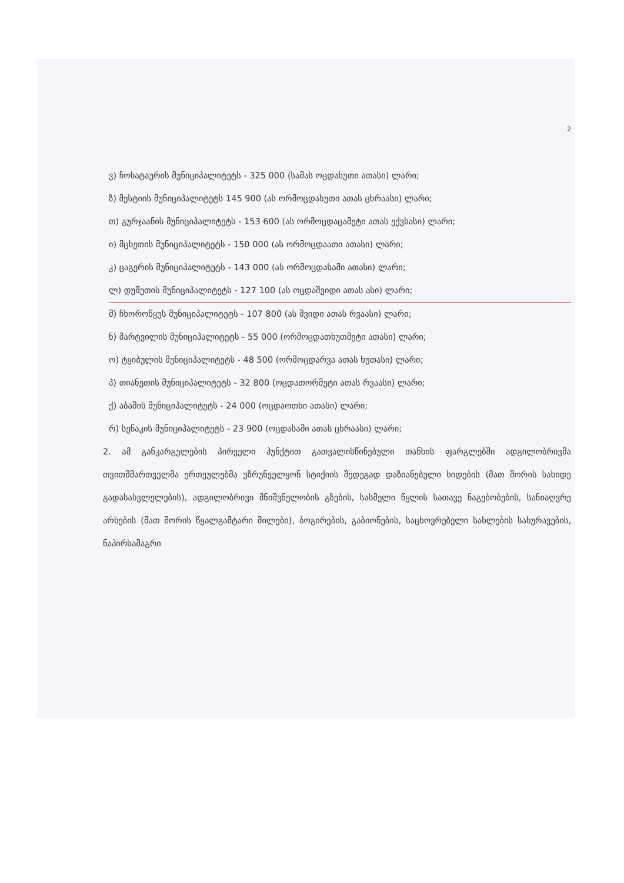2
ვ) ჩოხატაურის მუნიციპალიტეტს - 325 000 (სამას ოცდახუთი ათასი) ლარი;
ზ) მესტიის მუნიციპალიტეტს 145 900 (ას ორმოცდახუთი ათას ცხრაასი) ლარი;
თ) გურჯაანის მუნიციპალიტეტს - 153 600 (ას ორმოცდაცამეტი ათას ექვსასი) ლარი;
ი) მცხეთის მუნიციპალიტეტს - 150 000 (ას ორმოცდაათი ათასი) ლარი;
კ) ცაგერის მუნიციპალიტეტს - 143 000 (ას ორმოცდასამი ათასი) ლარი;
ლ) დუშეთის მუნიციპალიტეტს - 127 100 (ას ოცდაშვიდი ათას ასი) ლარი;
მ) ჩხოროწყუს მუნიციპალიტეტს - 107 800 (ას შვიდი ათას რვაასი) ლარი;
ნ) მარტვილის მუნიციპალიტეტს - 55 000 (ორმოცდათხუთმეტი ათასი) ლარი;
ო) ტყიბულის მუნიციპალიტეტს - 48 500 (ორმოცდარვა ათას ხუთასი) ლარი;
პ) თიანეთის მუნიციპალიტეტს - 32 800 (ოცდათორმეტი ათას რვაასი) ლარი;
ქ) აბაშის მუნიციპალიტეტს - 24 000 (ოცდაოთხი ათასი) ლარი;
რ) სენაკის მუნიციპალიტეტს - 23 900 (ოცდასამი ათას ცხრაასი) ლარი;
2. ამ განკარგულების პირველი პუნქტით გათვალისწინებული თანხის ფარგლებში ადგილობრივმა თვითმმართველმა ერთეულებმა უზრუნველყონ სტიქიის შედეგად დაზიანებული ხიდების (მათ შორის სახიდე გადასასვლელების), ადგილობრივი მნიშვნელობის გზების, სასმელი წყლის სათავე ნაგებობების, სანიაღვრე არხების (მათ შორის წყალგამტარი მილები), ბოგირების, გაბიონების, საცხოვრებელი სახლების სახურავების, ნაპირსამაგრი